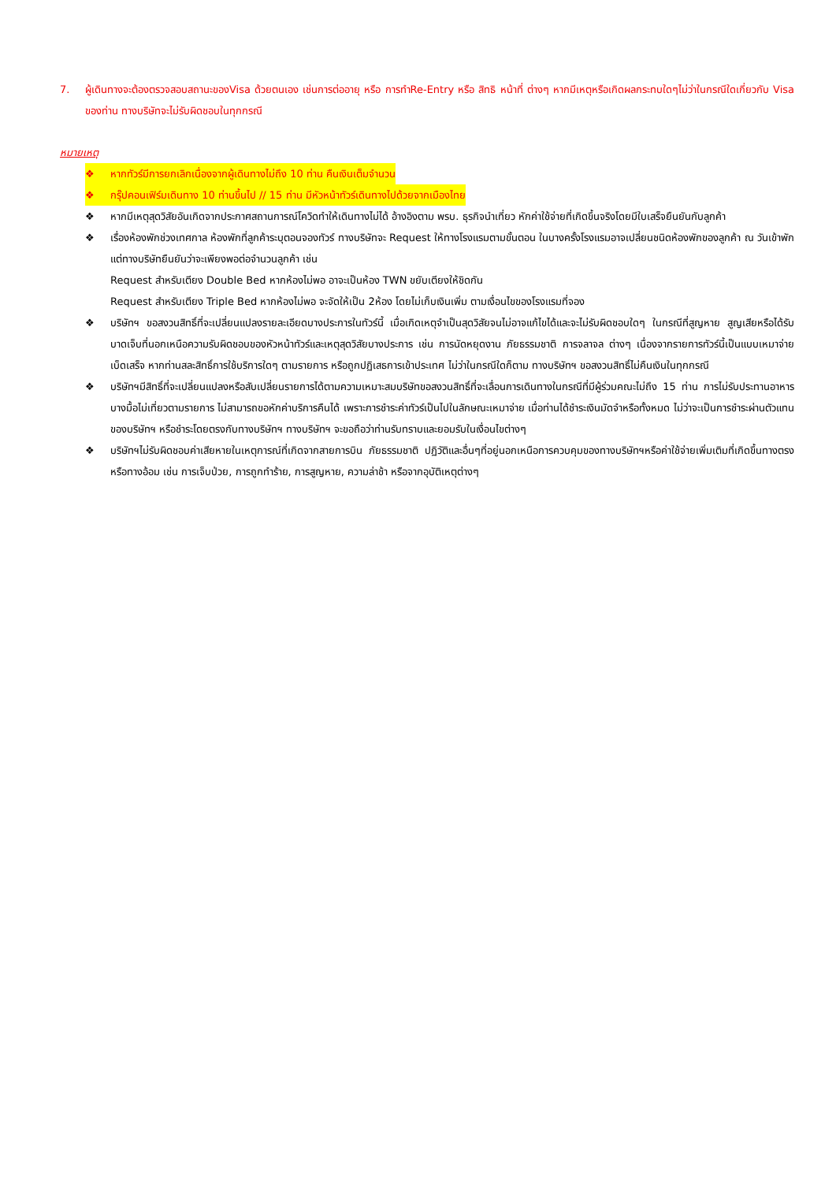7. ผู้เดินทางจะต้องตรวจสอบสถานะของVisa ด้วยตนเอง เช่นการต่ออายุ หรือ การทำRe-Entry หรือ สิทธิ หน้าที่ ต่างๆ หากมีเหตุหรือเกิดผลกระทบใดๆไม่ว่าในกรณีใดเกี่ยวกับ Visa ของท่าน ทางบริษัทจะไม่รับผิดชอบในทุกกรณี
หมายเหตุ
❖ หากทัวร์มีการยกเลิกเนื่องจากผู้เดินทางไม่ถึง 10 ท่าน คืนเงินเต็มจำนวน
❖ กรุ๊ปคอนเฟิร์มเดินทาง 10 ท่านขึ้นไป // 15 ท่าน มีหัวหน้าทัวร์เดินทางไปด้วยจากเมืองไทย
❖ หากมีเหตุสุดวิสัยอันเกิดจากประกาศสถานการณ์โควิดทำให้เดินทางไม่ได้ อ้างอิงตาม พรบ. ธุรกิจนำเที่ยว หักค่าใช้จ่ายที่เกิดขึ้นจริงโดยมีใบเสร็จยืนยันกับลูกค้า
❖ เรื่องห้องพักช่วงเทศกาล ห้องพักที่ลูกค้าระบุตอนจองทัวร์ ทางบริษัทจะ Request ให้ทางโรงแรมตามขั้นตอน ในบางครั้งโรงแรมอาจเปลี่ยนชนิดห้องพักของลูกค้า ณ วันเข้าพัก แต่ทางบริษัทยืนยันว่าจะเพียงพอต่อจำนวนลูกค้า เช่น
Request สำหรับเตียง Double Bed หากห้องไม่พอ อาจะเป็นห้อง TWN ขยับเตียงให้ชิดกัน
Request สำหรับเตียง Triple Bed หากห้องไม่พอ จะจัดให้เป็น 2ห้อง โดยไม่เก็บเงินเพิ่ม ตามเงื่อนไขของโรงแรมที่จอง
❖ บริษัทฯ ขอสงวนสิทธิ์ที่จะเปลี่ยนแปลงรายละเอียดบางประการในทัวร์นี้ เมื่อเกิดเหตุจำเป็นสุดวิสัยจนไม่อาจแก้ไขได้และจะไม่รับผิดชอบใดๆ ในกรณีที่สูญหาย สูญเสียหรือได้รับบาดเจ็บที่นอกเหนือความรับผิดชอบของหัวหน้าทัวร์และเหตุสุดวิสัยบางประการ เช่น การนัดหยุดงาน ภัยธรรมชาติ การจลาจล ต่างๆ เนื่องจากรายการทัวร์นี้เป็นแบบเหมาจ่ายเบ็ดเสร็จ หากท่านสละสิทธิ์การใช้บริการใดๆ ตามรายการ หรือถูกปฏิเสธการเข้าประเทศ ไม่ว่าในกรณีใดก็ตาม ทางบริษัทฯ ขอสงวนสิทธิ์ไม่คืนเงินในทุกกรณี
❖ บริษัทฯมีสิทธิ์ที่จะเปลี่ยนแปลงหรือสับเปลี่ยนรายการได้ตามความเหมาะสมบริษัทขอสงวนสิทธิ์ที่จะเลื่อนการเดินทางในกรณีที่มีผู้ร่วมคณะไม่ถึง 15 ท่าน การไม่รับประทานอาหารบางมื้อไม่เที่ยวตามรายการ ไม่สามารถขอหักค่าบริการคืนได้ เพราะการชำระค่าทัวร์เป็นไปในลักษณะเหมาจ่าย เมื่อท่านได้ชำระเงินมัดจำหรือทั้งหมด ไม่ว่าจะเป็นการชำระผ่านตัวแทนของบริษัทฯ หรือชำระโดยตรงกับทางบริษัทฯ ทางบริษัทฯ จะขอถือว่าท่านรับทราบและยอมรับในเงื่อนไขต่างๆ
❖ บริษัทฯไม่รับผิดชอบค่าเสียหายในเหตุการณ์ที่เกิดจากสายการบิน ภัยธรรมชาติ ปฏิวัติและอื่นๆที่อยู่นอกเหนือการควบคุมของทางบริษัทฯหรือค่าใช้จ่ายเพิ่มเติมที่เกิดขึ้นทางตรงหรือทางอ้อม เช่น การเจ็บป่วย, การถูกทำร้าย, การสูญหาย, ความล่าช้า หรือจากอุบัติเหตุต่างๆ